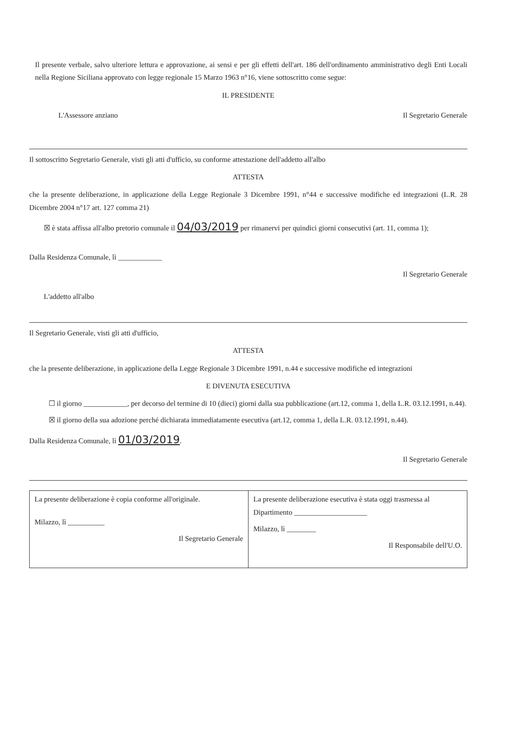Il presente verbale, salvo ulteriore lettura e approvazione, ai sensi e per gli effetti dell'art. 186 dell'ordinamento amministrativo degli Enti Locali nella Regione Siciliana approvato con legge regionale 15 Marzo 1963 n°16, viene sottoscritto come segue:
IL PRESIDENTE
L'Assessore anziano Il Segretario Generale
Il sottoscritto Segretario Generale, visti gli atti d'ufficio, su conforme attestazione dell'addetto all'albo
ATTESTA
che la presente deliberazione, in applicazione della Legge Regionale 3 Dicembre 1991, n°44 e successive modifiche ed integrazioni (L.R. 28 Dicembre 2004 n°17 art. 127 comma 21)
☒ è stata affissa all'albo pretorio comunale il 04/03/2019 per rimanervi per quindici giorni consecutivi (art. 11, comma 1);
Dalla Residenza Comunale, lì ____________
Il Segretario Generale
L'addetto all'albo
Il Segretario Generale, visti gli atti d'ufficio,
ATTESTA
che la presente deliberazione, in applicazione della Legge Regionale 3 Dicembre 1991, n.44 e successive modifiche ed integrazioni
E DIVENUTA ESECUTIVA
☐ il giorno ____________, per decorso del termine di 10 (dieci) giorni dalla sua pubblicazione (art.12, comma 1, della L.R. 03.12.1991, n.44).
☒ il giorno della sua adozione perché dichiarata immediatamente esecutiva (art.12, comma 1, della L.R. 03.12.1991, n.44).
Dalla Residenza Comunale, lì 01/03/2019.
Il Segretario Generale
La presente deliberazione è copia conforme all'originale.
Milazzo, lì __________
Il Segretario Generale
La presente deliberazione esecutiva è stata oggi trasmessa al Dipartimento ____________________
Milazzo, lì ________
Il Responsabile dell'U.O.